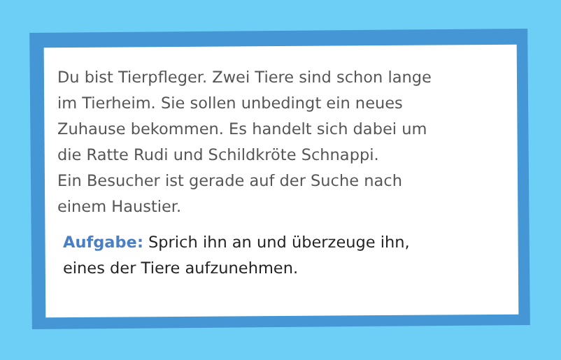Du bist Tierpfleger. Zwei Tiere sind schon lange
im Tierheim. Sie sollen unbedingt ein neues
Zuhause bekommen. Es handelt sich dabei um
die Ratte Rudi und Schildkröte Schnappi.
Ein Besucher ist gerade auf der Suche nach
einem Haustier.
Aufgabe: Sprich ihn an und überzeuge ihn,
eines der Tiere aufzunehmen.